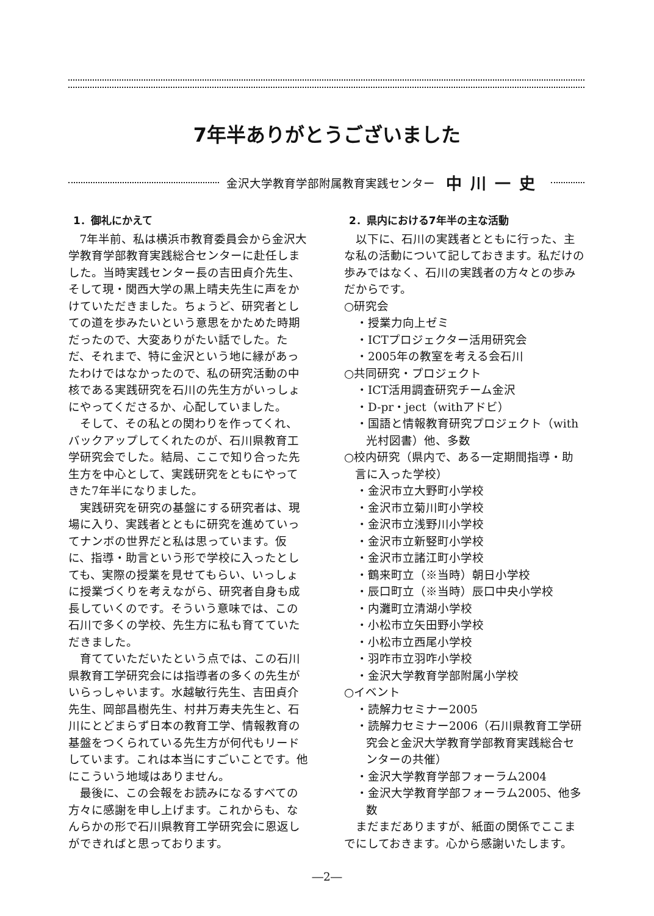7年半ありがとうございました
金沢大学教育学部附属教育実践センター 中川一史
1．御礼にかえて
7年半前、私は横浜市教育委員会から金沢大学教育学部教育実践総合センターに赴任しました。当時実践センター長の吉田貞介先生、そして現・関西大学の黒上晴夫先生に声をかけていただきました。ちょうど、研究者としての道を歩みたいという意思をかためた時期だったので、大変ありがたい話でした。ただ、それまで、特に金沢という地に縁があったわけではなかったので、私の研究活動の中核である実践研究を石川の先生方がいっしょにやってくださるか、心配していました。
そして、その私との関わりを作ってくれ、バックアップしてくれたのが、石川県教育工学研究会でした。結局、ここで知り合った先生方を中心として、実践研究をともにやってきた7年半になりました。
実践研究を研究の基盤にする研究者は、現場に入り、実践者とともに研究を進めていってナンボの世界だと私は思っています。仮に、指導・助言という形で学校に入ったとしても、実際の授業を見せてもらい、いっしょに授業づくりを考えながら、研究者自身も成長していくのです。そういう意味では、この石川で多くの学校、先生方に私も育てていただきました。
育てていただいたという点では、この石川県教育工学研究会には指導者の多くの先生がいらっしゃいます。水越敏行先生、吉田貞介先生、岡部昌樹先生、村井万寿夫先生と、石川にとどまらず日本の教育工学、情報教育の基盤をつくられている先生方が何代もリードしています。これは本当にすごいことです。他にこういう地域はありません。
最後に、この会報をお読みになるすべての方々に感謝を申し上げます。これからも、なんらかの形で石川県教育工学研究会に恩返しができればと思っております。
2．県内における7年半の主な活動
以下に、石川の実践者とともに行った、主な私の活動について記しておきます。私だけの歩みではなく、石川の実践者の方々との歩みだからです。
○研究会
・授業力向上ゼミ
・ICTプロジェクター活用研究会
・2005年の教室を考える会石川
○共同研究・プロジェクト
・ICT活用調査研究チーム金沢
・D-pr・ject（withアドビ）
・国語と情報教育研究プロジェクト（with光村図書）他、多数
○校内研究（県内で、ある一定期間指導・助言に入った学校）
・金沢市立大野町小学校
・金沢市立菊川町小学校
・金沢市立浅野川小学校
・金沢市立新竪町小学校
・金沢市立諸江町小学校
・鶴来町立（※当時）朝日小学校
・辰口町立（※当時）辰口中央小学校
・内灘町立清湖小学校
・小松市立矢田野小学校
・小松市立西尾小学校
・羽咋市立羽咋小学校
・金沢大学教育学部附属小学校
○イベント
・読解力セミナー2005
・読解力セミナー2006（石川県教育工学研究会と金沢大学教育学部教育実践総合センターの共催）
・金沢大学教育学部フォーラム2004
・金沢大学教育学部フォーラム2005、他多数
まだまだありますが、紙面の関係でここまでにしておきます。心から感謝いたします。
―2―